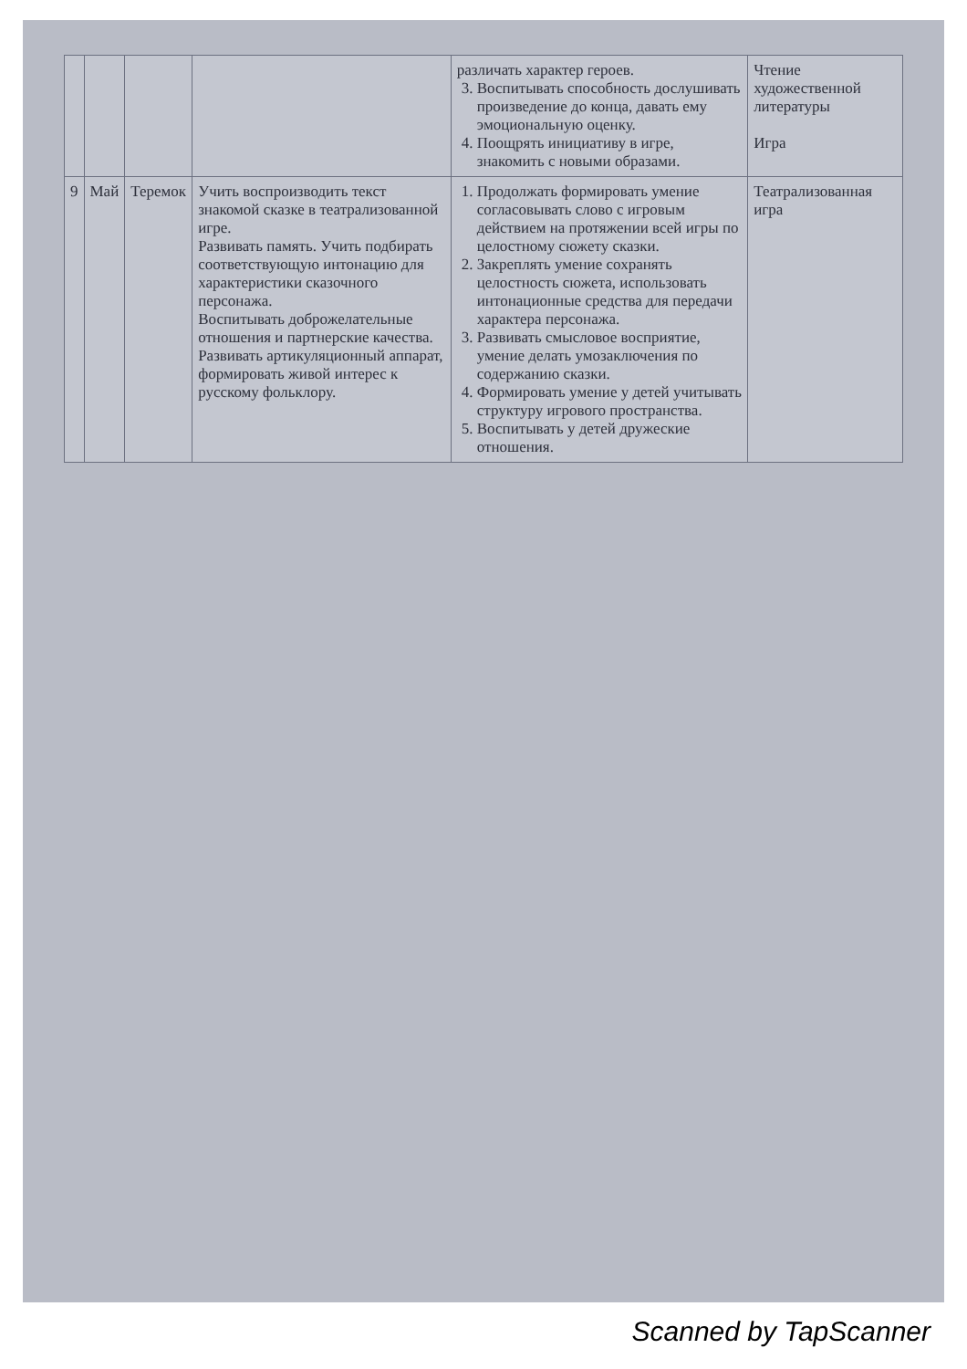| | | | | различать характер героев. 3. Воспитывать способность дослушивать произведение до конца, давать ему эмоциональную оценку. 4. Поощрять инициативу в игре, знакомить с новыми образами. | Чтение художественной литературы Игра |
| 9 | Май | Теремок | Учить воспроизводить текст знакомой сказке в театрализованной игре. Развивать память. Учить подбирать соответствующую интонацию для характеристики сказочного персонажа. Воспитывать доброжелательные отношения и партнерские качества. Развивать артикуляционный аппарат, формировать живой интерес к русскому фольклору. | 1. Продолжать формировать умение согласовывать слово с игровым действием на протяжении всей игры по целостному сюжету сказки. 2. Закреплять умение сохранять целостность сюжета, использовать интонационные средства для передачи характера персонажа. 3. Развивать смысловое восприятие, умение делать умозаключения по содержанию сказки. 4. Формировать умение у детей учитывать структуру игрового пространства. 5. Воспитывать у детей дружеские отношения. | Театрализованная игра |
Scanned by TapScanner